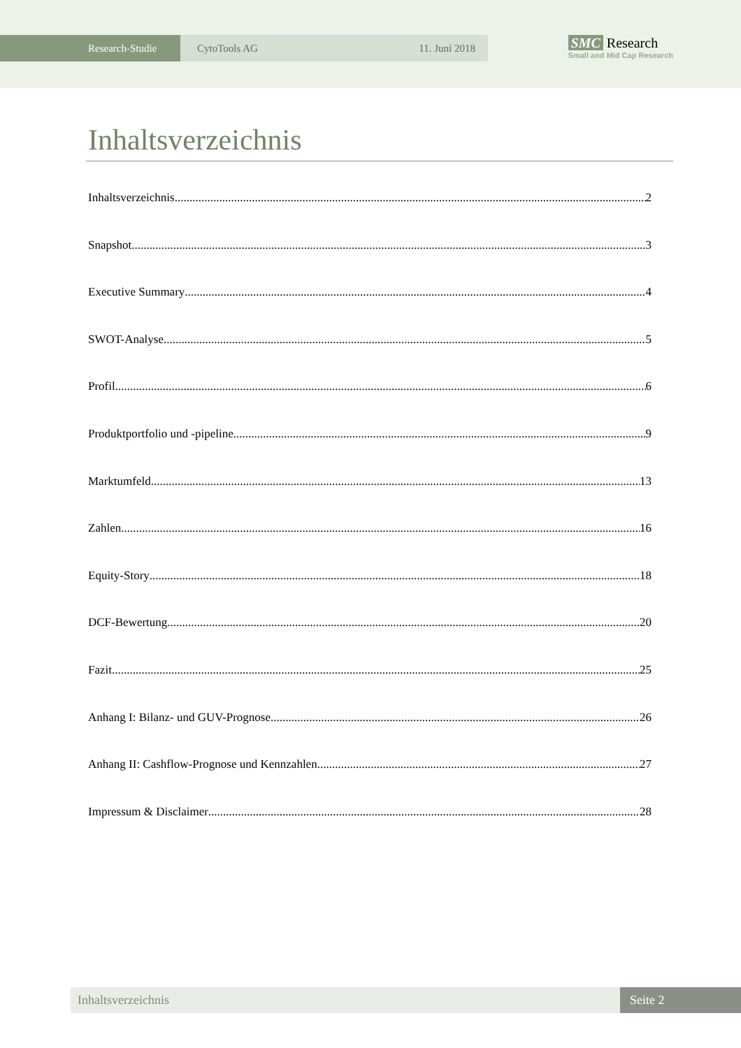Research-Studie CytoTools AG 11. Juni 2018
SMC Research
Small and Mid Cap Research
Inhaltsverzeichnis
Inhaltsverzeichnis 2
Snapshot 3
Executive Summary 4
SWOT-Analyse 5
Profil 6
Produktportfolio und -pipeline 9
Marktumfeld 13
Zahlen 16
Equity-Story 18
DCF-Bewertung 20
Fazit 25
Anhang I: Bilanz- und GUV-Prognose 26
Anhang II: Cashflow-Prognose und Kennzahlen 27
Impressum & Disclaimer 28
Inhaltsverzeichnis Seite 2